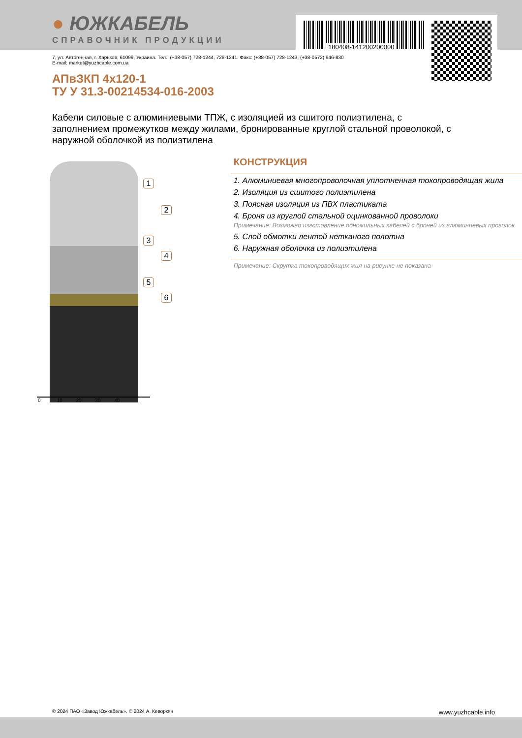● ЮЖКАБЕЛЬ
СПРАВОЧНИК ПРОДУКЦИИ
180408-141200200000
7, ул. Автогенная, г. Харьков, 61099, Украина. Тел.: (+38-057) 728-1244, 728-1241. Факс: (+38-057) 728-1243, (+38-0572) 946-830
E-mail: market@yuzhcable.com.ua
АПвЗКП 4x120-1
ТУ У 31.3-00214534-016-2003
Кабели силовые с алюминиевыми ТПЖ, с изоляцией из сшитого полиэтилена, с заполнением промежутков между жилами, бронированные круглой стальной проволокой, с наружной оболочкой из полиэтилена
1
2
3
4
5
6
0 10 20 30 40
КОНСТРУКЦИЯ
1. Алюминиевая многопроволочная уплотненная токопроводящая жила
2. Изоляция из сшитого полиэтилена
3. Поясная изоляция из ПВХ пластиката
4. Броня из круглой стальной оцинкованной проволоки
Примечание: Возможно изготовление одножильных кабелей с броней из алюминиевых проволок
5. Слой обмотки лентой нетканого полотна
6. Наружная оболочка из полиэтилена
Примечание: Скрутка токопроводящих жил на рисунке не показана
© 2024 ПАО «Завод Южкабель». © 2024 А. Кеворкян www.yuzhcable.info